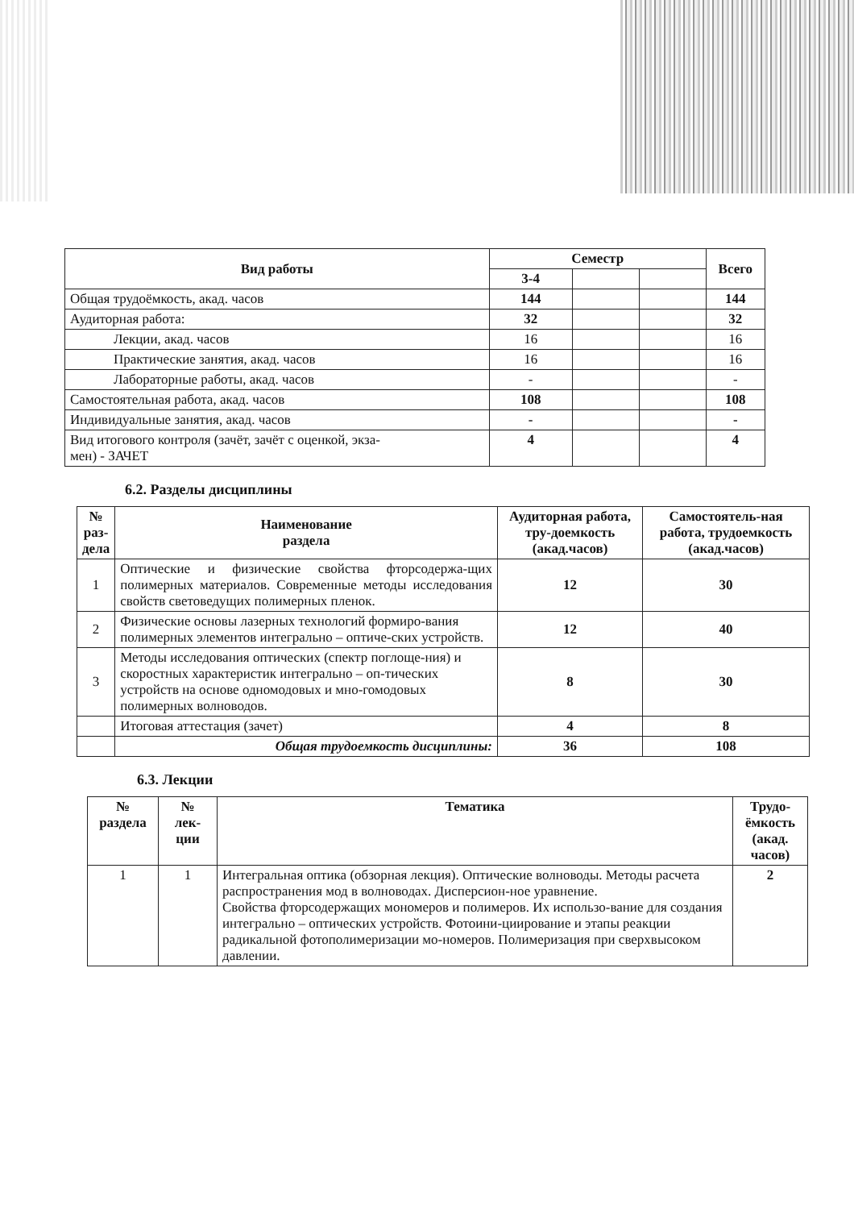| Вид работы | Семестр | | | Всего |
| --- | --- | --- | --- | --- |
| | 3-4 | | | |
| Общая трудоёмкость, акад. часов | 144 | | | 144 |
| Аудиторная работа: | 32 | | | 32 |
| Лекции, акад. часов | 16 | | | 16 |
| Практические занятия, акад. часов | 16 | | | 16 |
| Лабораторные работы, акад. часов | - | | | - |
| Самостоятельная работа, акад. часов | 108 | | | 108 |
| Индивидуальные занятия, акад. часов | - | | | - |
| Вид итогового контроля (зачёт, зачёт с оценкой, экза- мен) - ЗАЧЕТ | 4 | | | 4 |
6.2. Разделы дисциплины
| № раз- дела | Наименование раздела | Аудиторная работа, тру-доемкость (акад.часов) | Самостоятель-ная работа, трудоемкость (акад.часов) |
| --- | --- | --- | --- |
| 1 | Оптические и физические свойства фторсодержа-щих полимерных материалов. Современные методы исследования свойств световедущих полимерных пленок. | 12 | 30 |
| 2 | Физические основы лазерных технологий формиро-вания полимерных элементов интегрально – оптиче-ских устройств. | 12 | 40 |
| 3 | Методы исследования оптических (спектр поглоще-ния) и скоростных характеристик интегрально – оп-тических устройств на основе одномодовых и мно-гомодовых полимерных волноводов. | 8 | 30 |
| | Итоговая аттестация (зачет) | 4 | 8 |
| | Общая трудоемкость дисциплины: | 36 | 108 |
6.3. Лекции
| № раздела | № лек- ции | Тематика | Трудо-ёмкость (акад. часов) |
| --- | --- | --- | --- |
| 1 | 1 | Интегральная оптика (обзорная лекция). Оптические волноводы. Методы расчета распространения мод в волноводах. Дисперсион-ное уравнение. Свойства фторсодержащих мономеров и полимеров. Их использо-вание для создания интегрально – оптических устройств. Фотоини-циирование и этапы реакции радикальной фотополимеризации мо-номеров. Полимеризация при сверхвысоком давлении. | 2 |